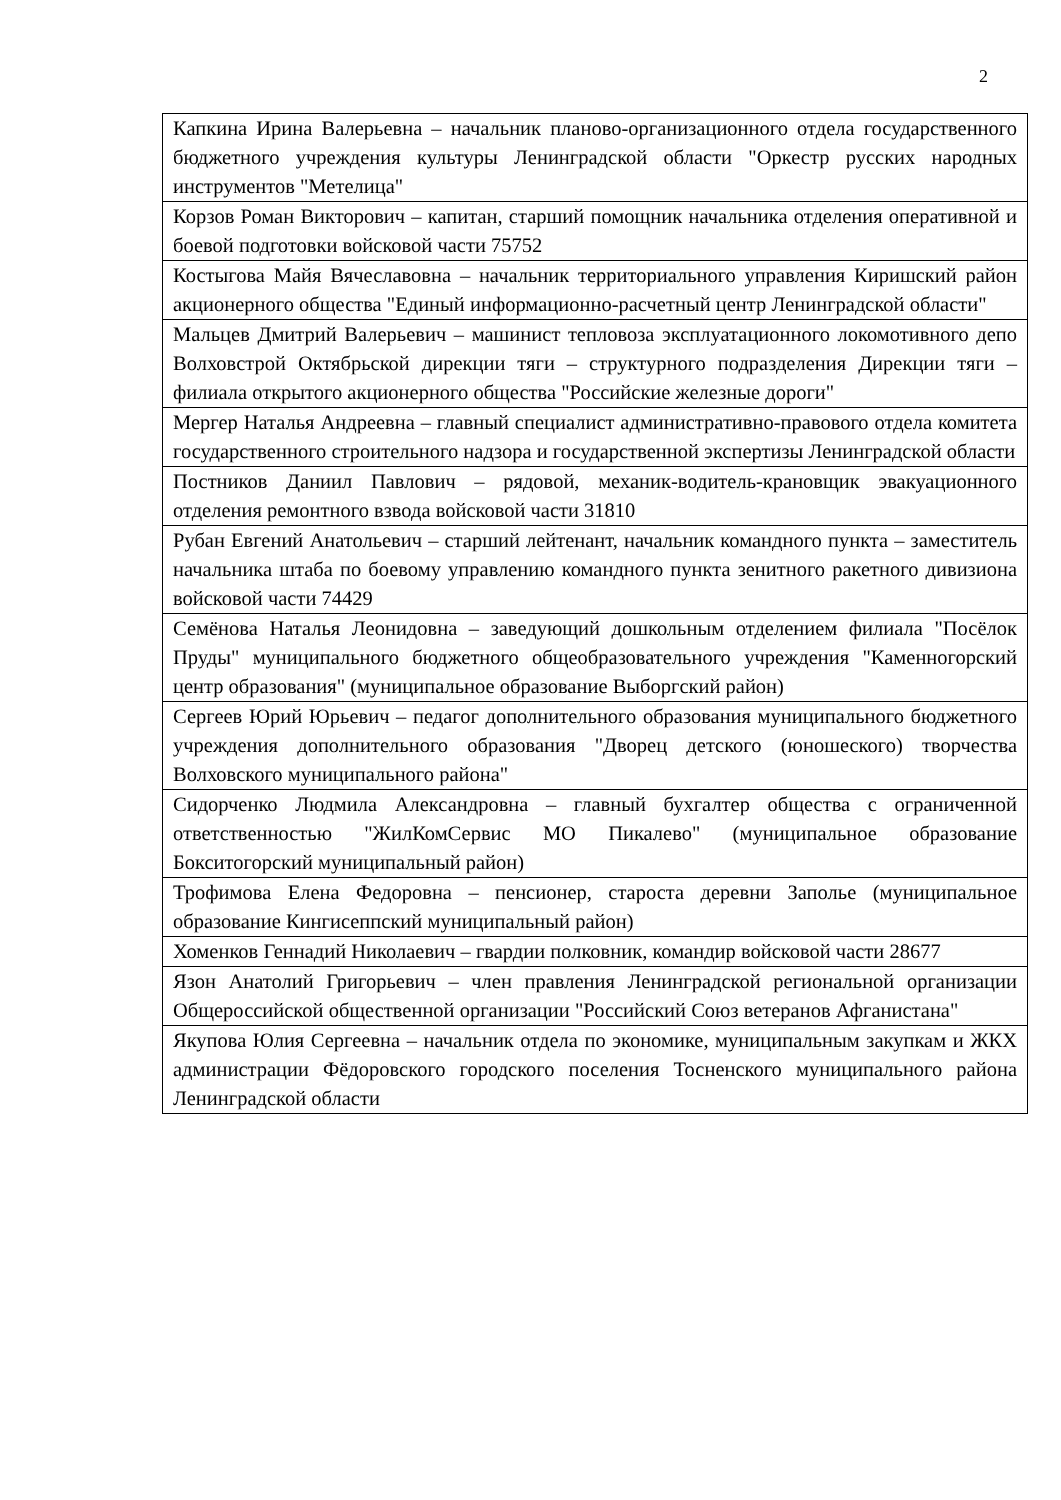2
| Капкина Ирина Валерьевна – начальник планово-организационного отдела государственного бюджетного учреждения культуры Ленинградской области "Оркестр русских народных инструментов "Метелица" |
| Корзов Роман Викторович – капитан, старший помощник начальника отделения оперативной и боевой подготовки войсковой части 75752 |
| Костыгова Майя Вячеславовна – начальник территориального управления Киришский район акционерного общества "Единый информационно-расчетный центр Ленинградской области" |
| Мальцев Дмитрий Валерьевич – машинист тепловоза эксплуатационного локомотивного депо Волховстрой Октябрьской дирекции тяги – структурного подразделения Дирекции тяги – филиала открытого акционерного общества "Российские железные дороги" |
| Мергер Наталья Андреевна – главный специалист административно-правового отдела комитета государственного строительного надзора и государственной экспертизы Ленинградской области |
| Постников Даниил Павлович – рядовой, механик-водитель-крановщик эвакуационного отделения ремонтного взвода войсковой части 31810 |
| Рубан Евгений Анатольевич – старший лейтенант, начальник командного пункта – заместитель начальника штаба по боевому управлению командного пункта зенитного ракетного дивизиона войсковой части 74429 |
| Семёнова Наталья Леонидовна – заведующий дошкольным отделением филиала "Посёлок Пруды" муниципального бюджетного общеобразовательного учреждения "Каменногорский центр образования" (муниципальное образование Выборгский район) |
| Сергеев Юрий Юрьевич – педагог дополнительного образования муниципального бюджетного учреждения дополнительного образования "Дворец детского (юношеского) творчества Волховского муниципального района" |
| Сидорченко Людмила Александровна – главный бухгалтер общества с ограниченной ответственностью "ЖилКомСервис МО Пикалево" (муниципальное образование Бокситогорский муниципальный район) |
| Трофимова Елена Федоровна – пенсионер, староста деревни Заполье (муниципальное образование Кингисеппский муниципальный район) |
| Хоменков Геннадий Николаевич – гвардии полковник, командир войсковой части 28677 |
| Язон Анатолий Григорьевич – член правления Ленинградской региональной организации Общероссийской общественной организации "Российский Союз ветеранов Афганистана" |
| Якупова Юлия Сергеевна – начальник отдела по экономике, муниципальным закупкам и ЖКХ администрации Фёдоровского городского поселения Тосненского муниципального района Ленинградской области |